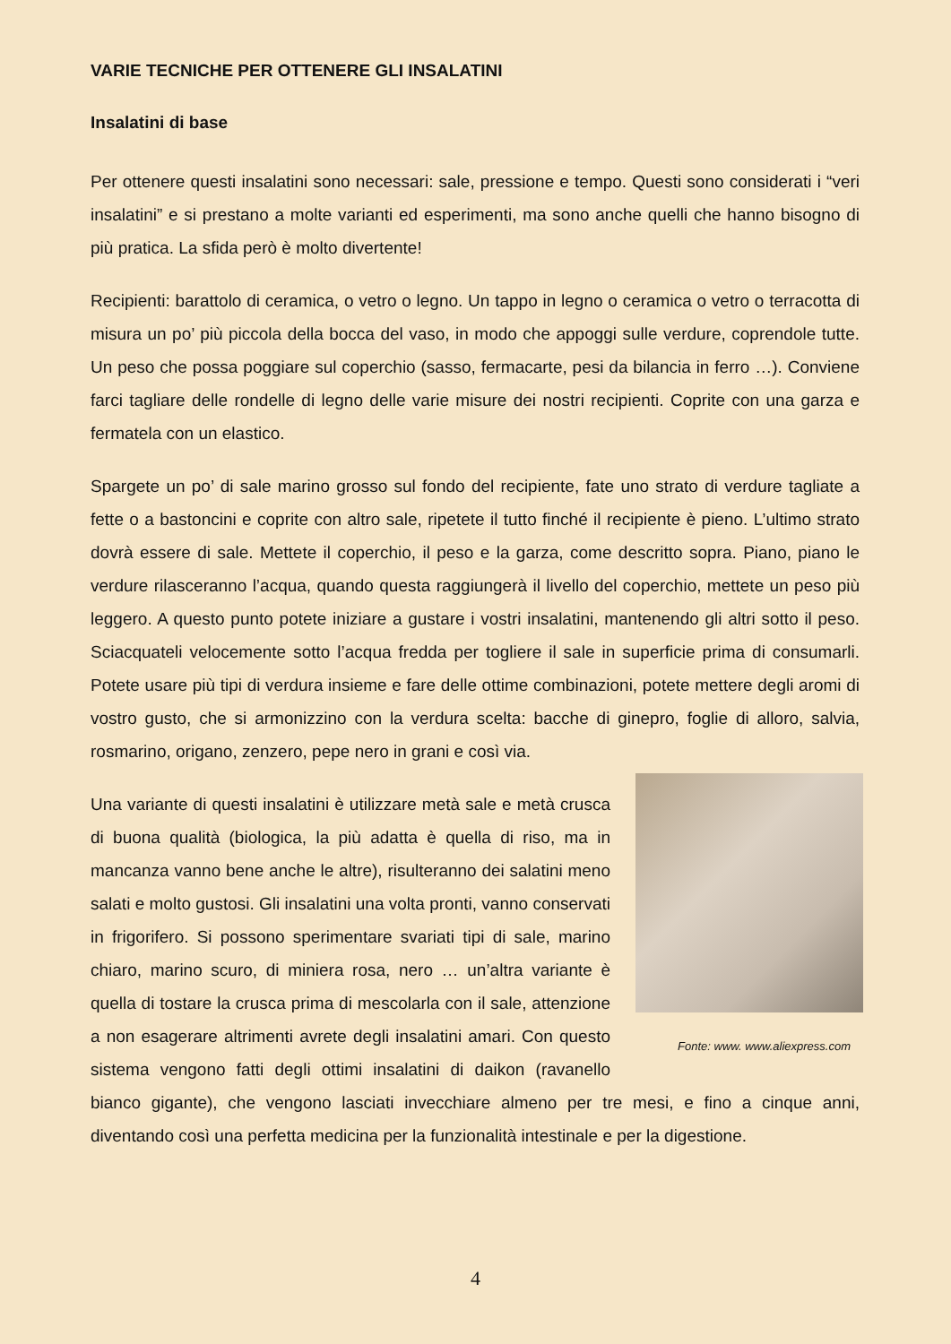VARIE TECNICHE PER OTTENERE GLI INSALATINI
Insalatini di base
Per ottenere questi insalatini sono necessari: sale, pressione e tempo. Questi sono considerati i “veri insalatini” e si prestano a molte varianti ed esperimenti, ma sono anche quelli che hanno bisogno di più pratica. La sfida però è molto divertente!
Recipienti: barattolo di ceramica, o vetro o legno. Un tappo in legno o ceramica o vetro o terracotta di misura un po’ più piccola della bocca del vaso, in modo che appoggi sulle verdure, coprendole tutte. Un peso che possa poggiare sul coperchio (sasso, fermacarte, pesi da bilancia in ferro …). Conviene farci tagliare delle rondelle di legno delle varie misure dei nostri recipienti. Coprite con una garza e fermatela con un elastico.
Spargete un po’ di sale marino grosso sul fondo del recipiente, fate uno strato di verdure tagliate a fette o a bastoncini e coprite con altro sale, ripetete il tutto finché il recipiente è pieno. L’ultimo strato dovrà essere di sale. Mettete il coperchio, il peso e la garza, come descritto sopra. Piano, piano le verdure rilasceranno l’acqua, quando questa raggiungerà il livello del coperchio, mettete un peso più leggero. A questo punto potete iniziare a gustare i vostri insalatini, mantenendo gli altri sotto il peso. Sciacquateli velocemente sotto l’acqua fredda per togliere il sale in superficie prima di consumarli. Potete usare più tipi di verdura insieme e fare delle ottime combinazioni, potete mettere degli aromi di vostro gusto, che si armonizzino con la verdura scelta: bacche di ginepro, foglie di alloro, salvia, rosmarino, origano, zenzero, pepe nero in grani e così via.
Fonte: www. www.aliexpress.com
Una variante di questi insalatini è utilizzare metà sale e metà crusca di buona qualità (biologica, la più adatta è quella di riso, ma in mancanza vanno bene anche le altre), risulteranno dei salatini meno salati e molto gustosi. Gli insalatini una volta pronti, vanno conservati in frigorifero. Si possono sperimentare svariati tipi di sale, marino chiaro, marino scuro, di miniera rosa, nero … un’altra variante è quella di tostare la crusca prima di mescolarla con il sale, attenzione a non esagerare altrimenti avrete degli insalatini amari. Con questo sistema vengono fatti degli ottimi insalatini di daikon (ravanello bianco gigante), che vengono lasciati invecchiare almeno per tre mesi, e fino a cinque anni, diventando così una perfetta medicina per la funzionalità intestinale e per la digestione.
4